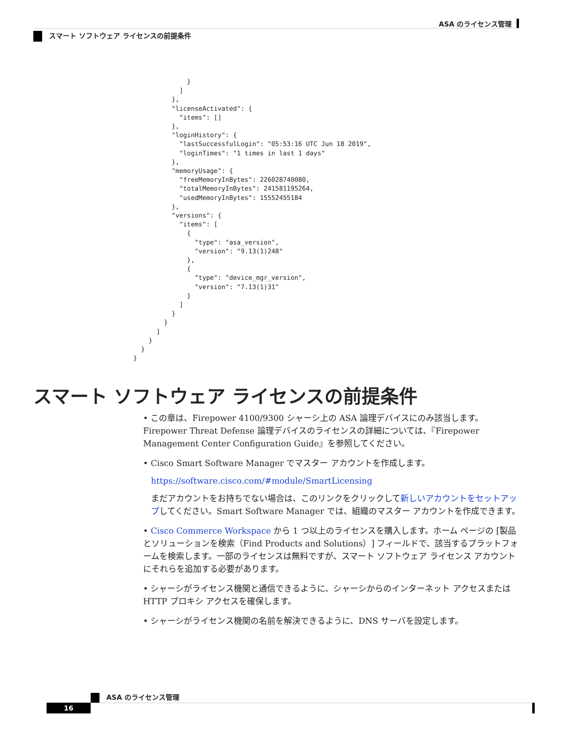ASA のライセンス管理
スマート ソフトウェア ライセンスの前提条件
              }
            ]
          },
          "licenseActivated": {
            "items": []
          },
          "loginHistory": {
            "lastSuccessfulLogin": "05:53:16 UTC Jun 18 2019",
            "loginTimes": "1 times in last 1 days"
          },
          "memoryUsage": {
            "freeMemoryInBytes": 226028740080,
            "totalMemoryInBytes": 241581195264,
            "usedMemoryInBytes": 15552455184
          },
          "versions": {
            "items": [
              {
                "type": "asa_version",
                "version": "9.13(1)248"
              },
              {
                "type": "device_mgr_version",
                "version": "7.13(1)31"
              }
            ]
          }
        }
      ]
    }
  }
}
スマート ソフトウェア ライセンスの前提条件
• この章は、Firepower 4100/9300 シャーシ上の ASA 論理デバイスにのみ該当します。Firepower Threat Defense 論理デバイスのライセンスの詳細については、『Firepower Management Center Configuration Guide』を参照してください。
• Cisco Smart Software Manager でマスター アカウントを作成します。
https://software.cisco.com/#module/SmartLicensing
まだアカウントをお持ちでない場合は、このリンクをクリックして新しいアカウントをセットアップしてください。Smart Software Manager では、組織のマスター アカウントを作成できます。
• Cisco Commerce Workspace から 1 つ以上のライセンスを購入します。ホーム ページの [製品とソリューションを検索（Find Products and Solutions）] フィールドで、該当するプラットフォームを検索します。一部のライセンスは無料ですが、スマート ソフトウェア ライセンス アカウントにそれらを追加する必要があります。
• シャーシがライセンス機関と通信できるように、シャーシからのインターネット アクセスまたは HTTP プロキシ アクセスを確保します。
• シャーシがライセンス機関の名前を解決できるように、DNS サーバを設定します。
ASA のライセンス管理
16